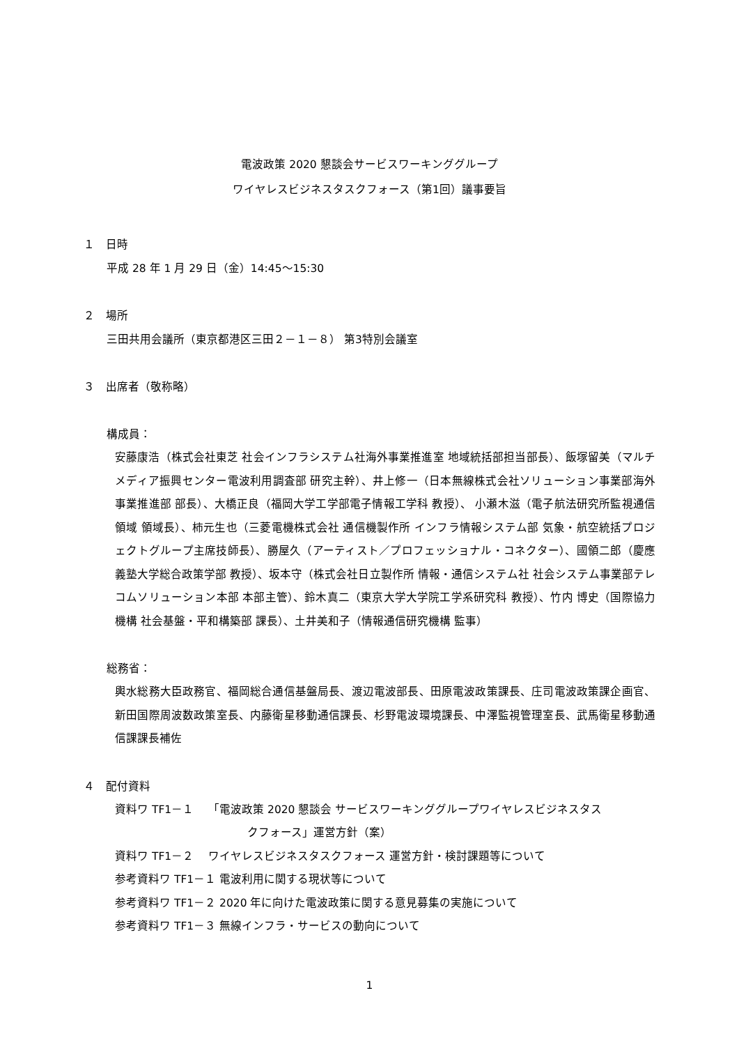電波政策 2020 懇談会サービスワーキンググループ
ワイヤレスビジネスタスクフォース（第1回）議事要旨
１　日時
平成 28 年 1 月 29 日（金）14:45～15:30
２　場所
三田共用会議所（東京都港区三田２－１－８） 第3特別会議室
３　出席者（敬称略）
構成員：
安藤康浩（株式会社東芝 社会インフラシステム社海外事業推進室 地域統括部担当部長）、飯塚留美（マルチメディア振興センター電波利用調査部 研究主幹）、井上修一（日本無線株式会社ソリューション事業部海外事業推進部 部長）、大橋正良（福岡大学工学部電子情報工学科 教授）、 小瀬木滋（電子航法研究所監視通信領域 領域長）、柿元生也（三菱電機株式会社 通信機製作所 インフラ情報システム部 気象・航空統括プロジェクトグループ主席技師長）、勝屋久（アーティスト／プロフェッショナル・コネクター）、國領二郎（慶應義塾大学総合政策学部 教授）、坂本守（株式会社日立製作所 情報・通信システム社 社会システム事業部テレコムソリューション本部 本部主管）、鈴木真二（東京大学大学院工学系研究科 教授）、竹内 博史（国際協力機構 社会基盤・平和構築部 課長）、土井美和子（情報通信研究機構 監事）
総務省：
輿水総務大臣政務官、福岡総合通信基盤局長、渡辺電波部長、田原電波政策課長、庄司電波政策課企画官、新田国際周波数政策室長、内藤衛星移動通信課長、杉野電波環境課長、中澤監視管理室長、武馬衛星移動通信課課長補佐
４　配付資料
資料ワ TF1－１　 「電波政策 2020 懇談会 サービスワーキンググループワイヤレスビジネスタス
クフォース」運営方針（案）
資料ワ TF1－２　 ワイヤレスビジネスタスクフォース 運営方針・検討課題等について
参考資料ワ TF1－１ 電波利用に関する現状等について
参考資料ワ TF1－２ 2020 年に向けた電波政策に関する意見募集の実施について
参考資料ワ TF1－３ 無線インフラ・サービスの動向について
1